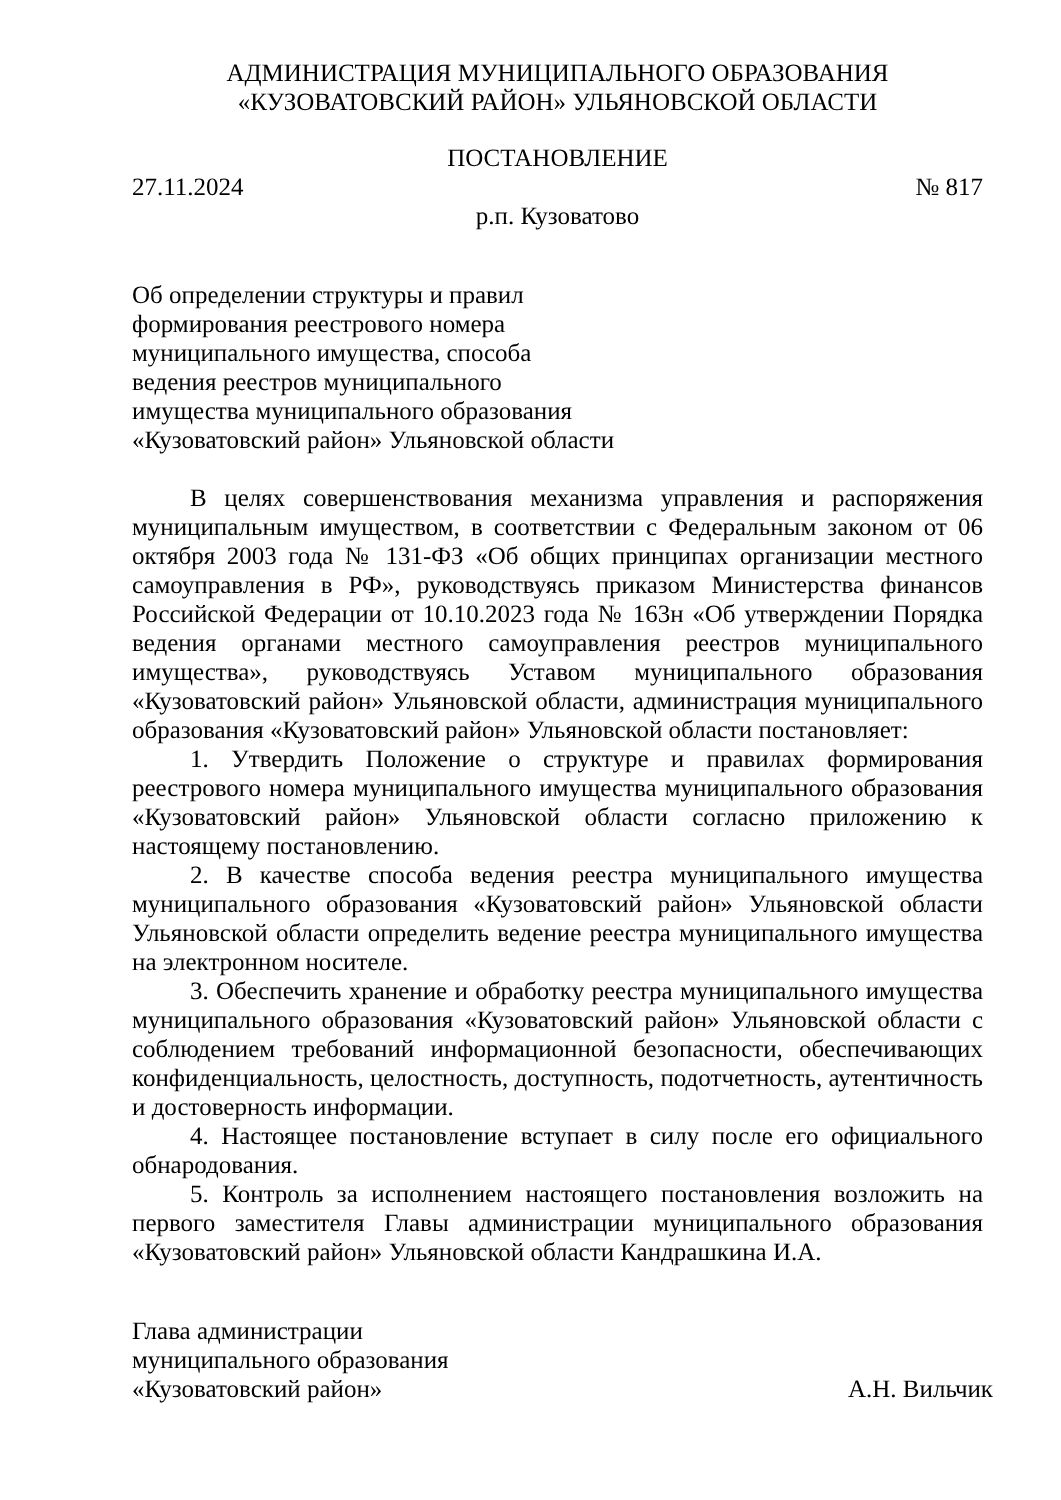АДМИНИСТРАЦИЯ МУНИЦИПАЛЬНОГО ОБРАЗОВАНИЯ
«КУЗОВАТОВСКИЙ РАЙОН» УЛЬЯНОВСКОЙ ОБЛАСТИ
ПОСТАНОВЛЕНИЕ
27.11.2024 № 817
р.п. Кузоватово
Об определении структуры и правил
формирования реестрового номера
муниципального имущества, способа
ведения реестров муниципального
имущества муниципального образования
«Кузоватовский район» Ульяновской области
В целях совершенствования механизма управления и распоряжения муниципальным имуществом, в соответствии с Федеральным законом от 06 октября 2003 года № 131-ФЗ «Об общих принципах организации местного самоуправления в РФ», руководствуясь приказом Министерства финансов Российской Федерации от 10.10.2023 года № 163н «Об утверждении Порядка ведения органами местного самоуправления реестров муниципального имущества», руководствуясь Уставом муниципального образования «Кузоватовский район» Ульяновской области, администрация муниципального образования «Кузоватовский район» Ульяновской области постановляет:
1. Утвердить Положение о структуре и правилах формирования реестрового номера муниципального имущества муниципального образования «Кузоватовский район» Ульяновской области согласно приложению к настоящему постановлению.
2. В качестве способа ведения реестра муниципального имущества муниципального образования «Кузоватовский район» Ульяновской области Ульяновской области определить ведение реестра муниципального имущества на электронном носителе.
3. Обеспечить хранение и обработку реестра муниципального имущества муниципального образования «Кузоватовский район» Ульяновской области с соблюдением требований информационной безопасности, обеспечивающих конфиденциальность, целостность, доступность, подотчетность, аутентичность и достоверность информации.
4. Настоящее постановление вступает в силу после его официального обнародования.
5. Контроль за исполнением настоящего постановления возложить на первого заместителя Главы администрации муниципального образования «Кузоватовский район» Ульяновской области Кандрашкина И.А.
Глава администрации
муниципального образования
«Кузоватовский район» А.Н. Вильчик